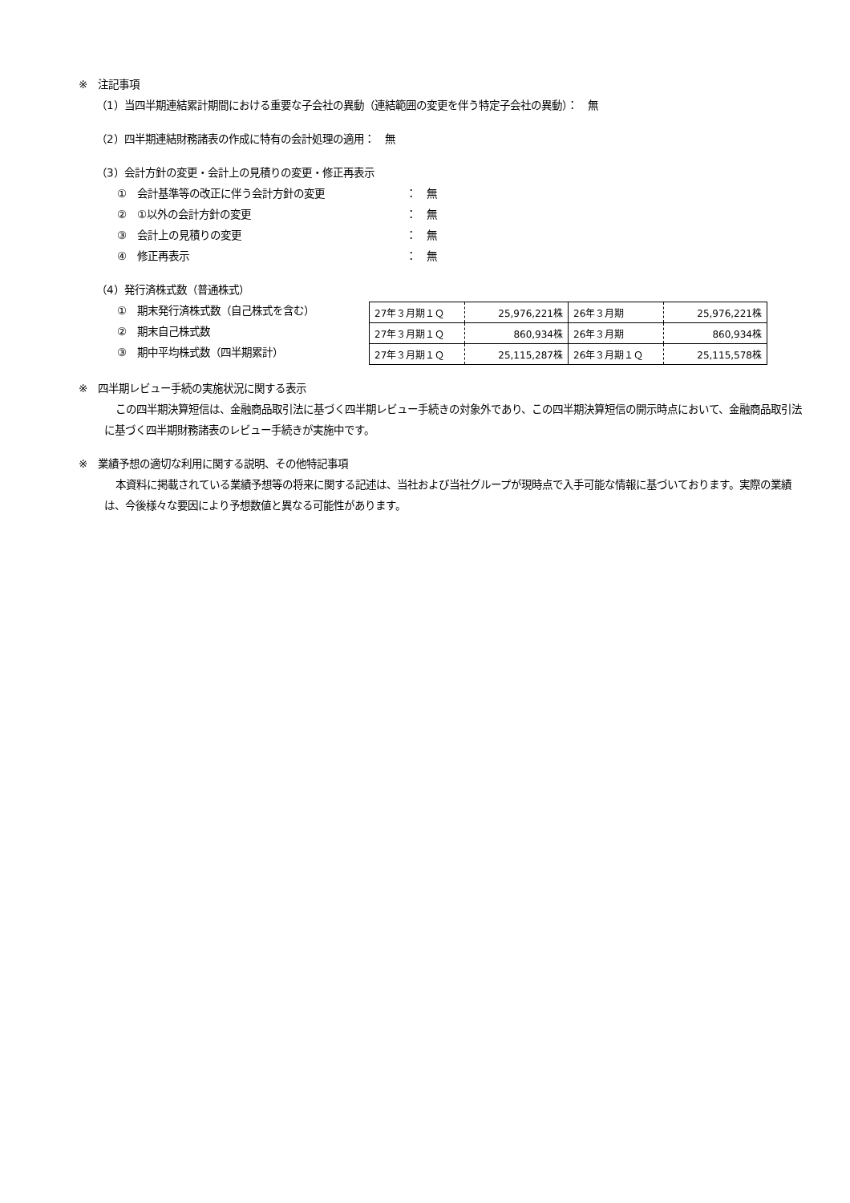※　注記事項
（1）当四半期連結累計期間における重要な子会社の異動（連結範囲の変更を伴う特定子会社の異動）：　無
（2）四半期連結財務諸表の作成に特有の会計処理の適用：　無
（3）会計方針の変更・会計上の見積りの変更・修正再表示
①　会計基準等の改正に伴う会計方針の変更 ：　無
②　①以外の会計方針の変更 ：　無
③　会計上の見積りの変更 ：　無
④　修正再表示 ：　無
（4）発行済株式数（普通株式）
①　期末発行済株式数（自己株式を含む）
②　期末自己株式数
③　期中平均株式数（四半期累計）
| 27年３月期１Ｑ | 25,976,221株 | 26年３月期 | 25,976,221株 |
| 27年３月期１Ｑ | 860,934株 | 26年３月期 | 860,934株 |
| 27年３月期１Ｑ | 25,115,287株 | 26年３月期１Ｑ | 25,115,578株 |
※　四半期レビュー手続の実施状況に関する表示
この四半期決算短信は、金融商品取引法に基づく四半期レビュー手続きの対象外であり、この四半期決算短信の開示時点において、金融商品取引法に基づく四半期財務諸表のレビュー手続きが実施中です。
※　業績予想の適切な利用に関する説明、その他特記事項
本資料に掲載されている業績予想等の将来に関する記述は、当社および当社グループが現時点で入手可能な情報に基づいております。実際の業績は、今後様々な要因により予想数値と異なる可能性があります。